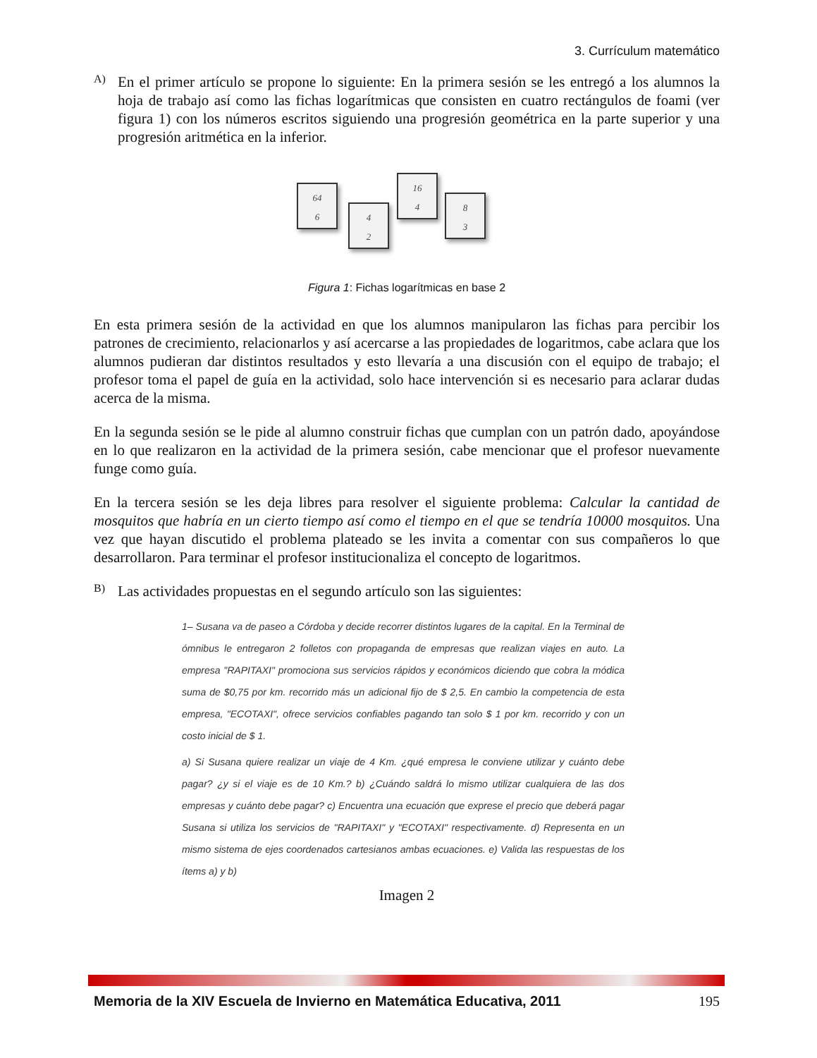3. Currículum matemático
A)
En el primer artículo se propone lo siguiente: En la primera sesión se les entregó a los alumnos la hoja de trabajo así como las fichas logarítmicas que consisten en cuatro rectángulos de foami (ver figura 1) con los números escritos siguiendo una progresión geométrica en la parte superior y una progresión aritmética en la inferior.
64
6
4
2
16
4
8
3
Figura 1: Fichas logarítmicas en base 2
En esta primera sesión de la actividad en que los alumnos manipularon las fichas para percibir los patrones de crecimiento, relacionarlos y así acercarse a las propiedades de logaritmos, cabe aclara que los alumnos pudieran dar distintos resultados y esto llevaría a una discusión con el equipo de trabajo; el profesor toma el papel de guía en la actividad, solo hace intervención si es necesario para aclarar dudas acerca de la misma.
En la segunda sesión se le pide al alumno construir fichas que cumplan con un patrón dado, apoyándose en lo que realizaron en la actividad de la primera sesión, cabe mencionar que el profesor nuevamente funge como guía.
En la tercera sesión se les deja libres para resolver el siguiente problema: Calcular la cantidad de mosquitos que habría en un cierto tiempo así como el tiempo en el que se tendría 10000 mosquitos. Una vez que hayan discutido el problema plateado se les invita a comentar con sus compañeros lo que desarrollaron. Para terminar el profesor institucionaliza el concepto de logaritmos.
B)
Las actividades propuestas en el segundo artículo son las siguientes:
1– Susana va de paseo a Córdoba y decide recorrer distintos lugares de la capital. En la Terminal de ómnibus le entregaron 2 folletos con propaganda de empresas que realizan viajes en auto. La empresa "RAPITAXI" promociona sus servicios rápidos y económicos diciendo que cobra la módica suma de $0,75 por km. recorrido más un adicional fijo de $ 2,5. En cambio la competencia de esta empresa, "ECOTAXI", ofrece servicios confiables pagando tan solo $ 1 por km. recorrido y con un costo inicial de $ 1.
a) Si Susana quiere realizar un viaje de 4 Km. ¿qué empresa le conviene utilizar y cuánto debe pagar? ¿y si el viaje es de 10 Km.? b) ¿Cuándo saldrá lo mismo utilizar cualquiera de las dos empresas y cuánto debe pagar? c) Encuentra una ecuación que exprese el precio que deberá pagar Susana si utiliza los servicios de "RAPITAXI" y "ECOTAXI" respectivamente. d) Representa en un mismo sistema de ejes coordenados cartesianos ambas ecuaciones. e) Valida las respuestas de los ítems a) y b)
Imagen 2
Memoria de la XIV Escuela de Invierno en Matemática Educativa, 2011 195